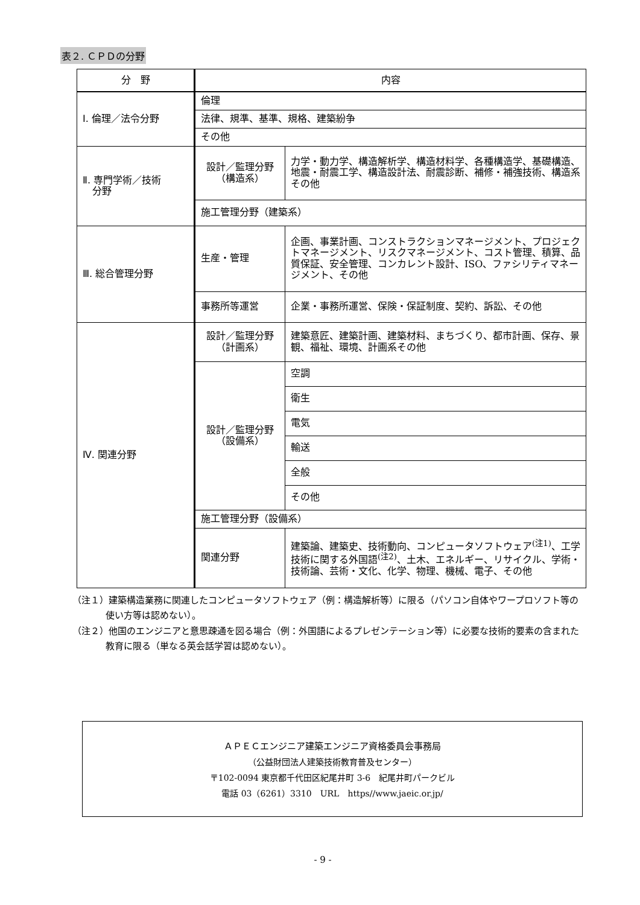表２. ＣＰＤの分野
| 分 野 | 内容 | |
| --- | --- | --- |
| Ⅰ. 倫理／法令分野 | 倫理 | |
| | 法律、規準、基準、規格、建築紛争 | |
| | その他 | |
| Ⅱ. 専門学術／技術 分野 | 設計／監理分野 （構造系） | 力学・動力学、構造解析学、構造材料学、各種構造学、基礎構造、地震・耐震工学、構造設計法、耐震診断、補修・補強技術、構造系その他 |
| | 施工管理分野（建築系） | |
| Ⅲ. 総合管理分野 | 生産・管理 | 企画、事業計画、コンストラクションマネージメント、プロジェクトマネージメント、リスクマネージメント、コスト管理、積算、品質保証、安全管理、コンカレント設計、ISO、ファシリティマネージメント、その他 |
| | 事務所等運営 | 企業・事務所運営、保険・保証制度、契約、訴訟、その他 |
| Ⅳ. 関連分野 | 設計／監理分野 （計画系） | 建築意匠、建築計画、建築材料、まちづくり、都市計画、保存、景観、福祉、環境、計画系その他 |
| | 設計／監理分野 （設備系） | 空調 |
| | | 衛生 |
| | | 電気 |
| | | 輸送 |
| | | 全般 |
| | | その他 |
| | 施工管理分野（設備系） | |
| | 関連分野 | 建築論、建築史、技術動向、コンピュータソフトウェア<sup>(注1)</sup>、工学技術に関する外国語<sup>(注2)</sup>、土木、エネルギー、リサイクル、学術・技術論、芸術・文化、化学、物理、機械、電子、その他 |
（注１）建築構造業務に関連したコンピュータソフトウェア（例：構造解析等）に限る（パソコン自体やワープロソフト等の使い方等は認めない）。
（注２）他国のエンジニアと意思疎通を図る場合（例：外国語によるプレゼンテーション等）に必要な技術的要素の含まれた教育に限る（単なる英会話学習は認めない）。
ＡＰＥＣエンジニア建築エンジニア資格委員会事務局
（公益財団法人建築技術教育普及センター）
〒102-0094 東京都千代田区紀尾井町 3-6　紀尾井町パークビル
電話 03（6261）3310　URL　https//www.jaeic.or.jp/
- 9 -